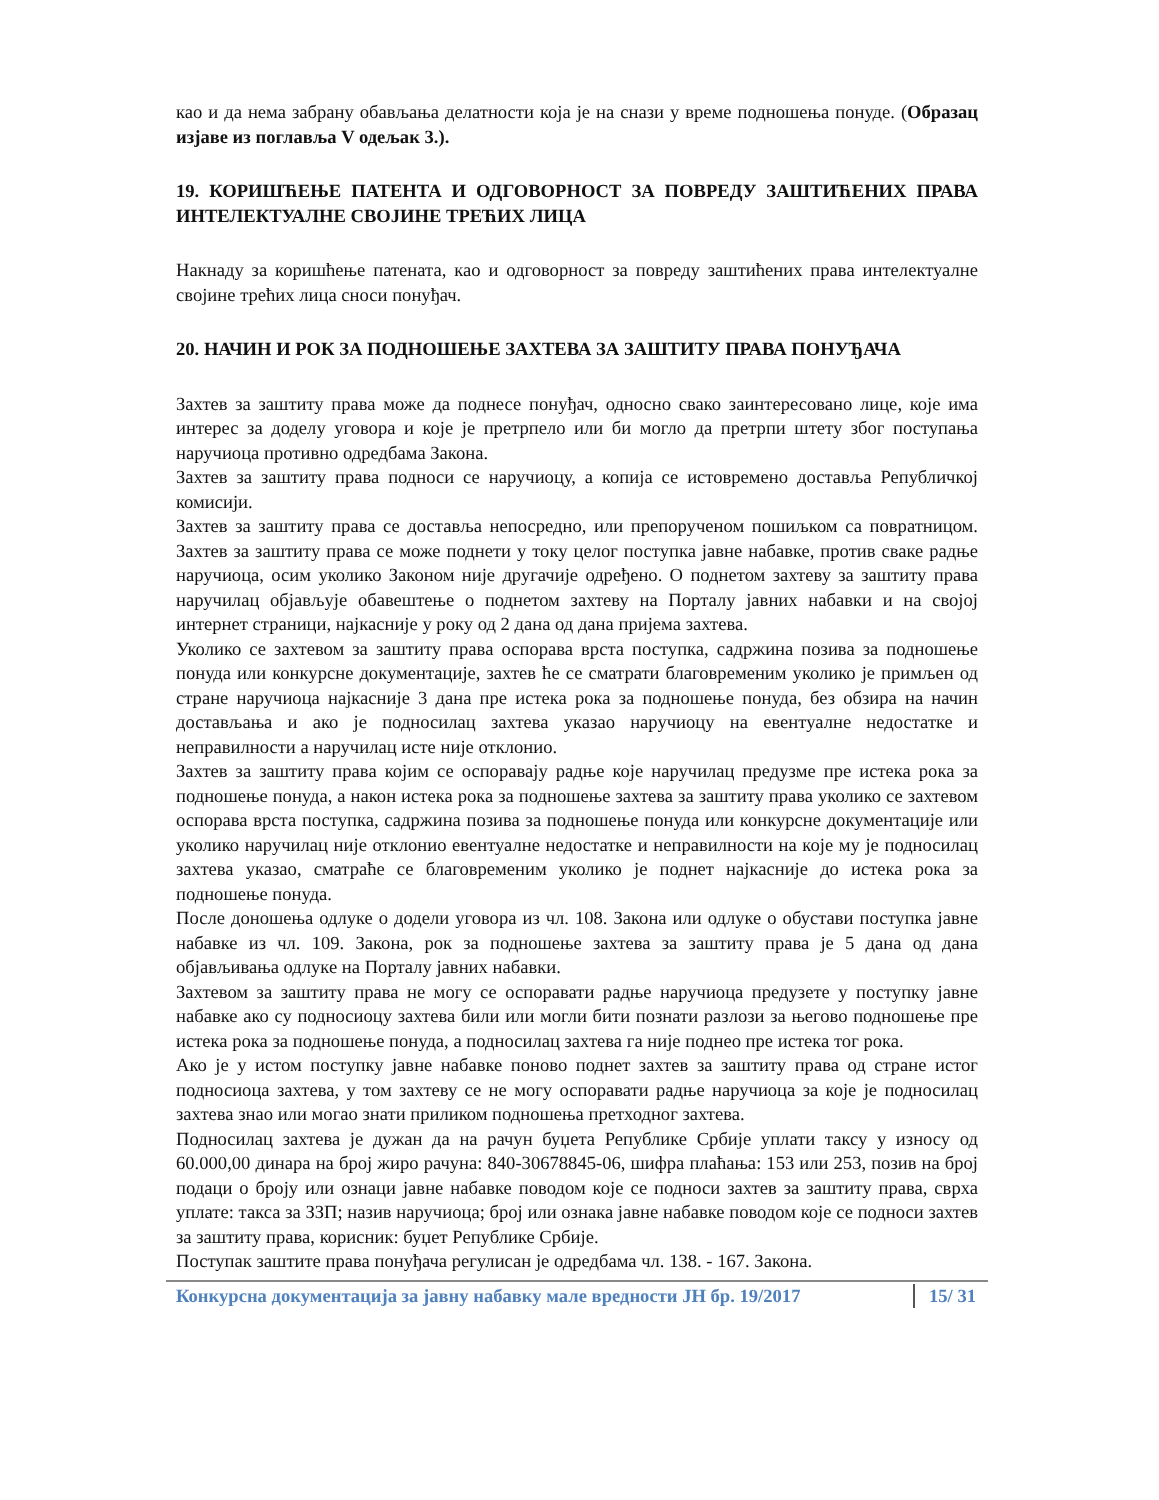као и да нема забрану обављања делатности која је на снази у време подношења понуде. (Образац изјаве из поглавља V одељак 3.).
19. КОРИШЋЕЊЕ ПАТЕНТА И ОДГОВОРНОСТ ЗА ПОВРЕДУ ЗАШТИЋЕНИХ ПРАВА ИНТЕЛЕКТУАЛНЕ СВОЈИНЕ ТРЕЋИХ ЛИЦА
Накнаду за коришћење патената, као и одговорност за повреду заштићених права интелектуалне својине трећих лица сноси понуђач.
20. НАЧИН И РОК ЗА ПОДНОШЕЊЕ ЗАХТЕВА ЗА ЗАШТИТУ ПРАВА ПОНУЂАЧА
Захтев за заштиту права може да поднесе понуђач, односно свако заинтересовано лице, које има интерес за доделу уговора и које је претрпело или би могло да претрпи штету због поступања наручиоца противно одредбама Закона.
Захтев за заштиту права подноси се наручиоцу, а копија се истовремено доставља Републичкој комисији.
Захтев за заштиту права се доставља непосредно, или препорученом пошиљком са повратницом. Захтев за заштиту права се може поднети у току целог поступка јавне набавке, против сваке радње наручиоца, осим уколико Законом није другачије одређено. О поднетом захтеву за заштиту права наручилац објављује обавештење о поднетом захтеву на Порталу јавних набавки и на својој интернет страници, најкасније у року од 2 дана од дана пријема захтева.
Уколико се захтевом за заштиту права оспорава врста поступка, садржина позива за подношење понуда или конкурсне документације, захтев ће се сматрати благовременим уколико је примљен од стране наручиоца најкасније 3 дана пре истека рока за подношење понуда, без обзира на начин достављања и ако је подносилац захтева указао наручиоцу на евентуалне недостатке и неправилности а наручилац исте није отклонио.
Захтев за заштиту права којим се оспоравају радње које наручилац предузме пре истека рока за подношење понуда, а након истека рока за подношење захтева за заштиту права уколико се захтевом оспорава врста поступка, садржина позива за подношење понуда или конкурсне документације или уколико наручилац није отклонио евентуалне недостатке и неправилности на које му је подносилац захтева указао, сматраће се благовременим уколико је поднет најкасније до истека рока за подношење понуда.
После доношења одлуке о додели уговора из чл. 108. Закона или одлуке о обустави поступка јавне набавке из чл. 109. Закона, рок за подношење захтева за заштиту права је 5 дана од дана објављивања одлуке на Порталу јавних набавки.
Захтевом за заштиту права не могу се оспоравати радње наручиоца предузете у поступку јавне набавке ако су подносиоцу захтева били или могли бити познати разлози за његово подношење пре истека рока за подношење понуда, а подносилац захтева га није поднео пре истека тог рока.
Ако је у истом поступку јавне набавке поново поднет захтев за заштиту права од стране истог подносиоца захтева, у том захтеву се не могу оспоравати радње наручиоца за које је подносилац захтева знао или могао знати приликом подношења претходног захтева.
Подносилац захтева је дужан да на рачун буџета Републике Србије уплати таксу у износу од 60.000,00 динара на број жиро рачуна: 840-30678845-06, шифра плаћања: 153 или 253, позив на број подаци о броју или ознаци јавне набавке поводом које се подноси захтев за заштиту права, сврха уплате: такса за ЗЗП; назив наручиоца; број или ознака јавне набавке поводом које се подноси захтев за заштиту права, корисник: буџет Републике Србије.
Поступак заштите права понуђача регулисан је одредбама чл. 138. - 167. Закона.
Конкурсна документација за јавну набавку мале вредности ЈН бр. 19/2017 15/ 31